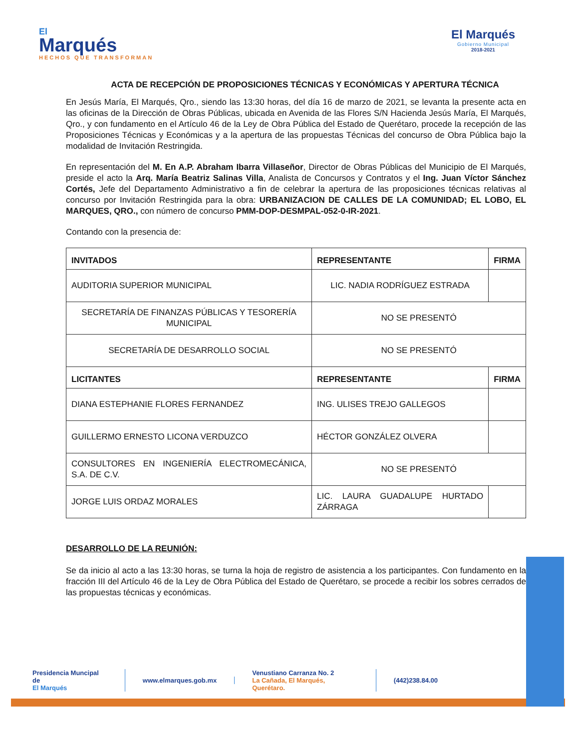El
Marqués
HECHOS QUE TRANSFORMAN
El Marqués
Gobierno Municipal
2018-2021
ACTA DE RECEPCIÓN DE PROPOSICIONES TÉCNICAS Y ECONÓMICAS Y APERTURA TÉCNICA
En Jesús María, El Marqués, Qro., siendo las 13:30 horas, del día 16 de marzo de 2021, se levanta la presente acta en las oficinas de la Dirección de Obras Públicas, ubicada en Avenida de las Flores S/N Hacienda Jesús María, El Marqués, Qro., y con fundamento en el Artículo 46 de la Ley de Obra Pública del Estado de Querétaro, procede la recepción de las Proposiciones Técnicas y Económicas y a la apertura de las propuestas Técnicas del concurso de Obra Pública bajo la modalidad de Invitación Restringida.
En representación del M. En A.P. Abraham Ibarra Villaseñor, Director de Obras Públicas del Municipio de El Marqués, preside el acto la Arq. María Beatriz Salinas Villa, Analista de Concursos y Contratos y el Ing. Juan Víctor Sánchez Cortés, Jefe del Departamento Administrativo a fin de celebrar la apertura de las proposiciones técnicas relativas al concurso por Invitación Restringida para la obra: URBANIZACION DE CALLES DE LA COMUNIDAD; EL LOBO, EL MARQUES, QRO., con número de concurso PMM-DOP-DESMPAL-052-0-IR-2021.
Contando con la presencia de:
| INVITADOS | REPRESENTANTE | FIRMA |
| --- | --- | --- |
| AUDITORIA SUPERIOR MUNICIPAL | LIC. NADIA RODRÍGUEZ ESTRADA | |
| SECRETARÍA DE FINANZAS PÚBLICAS Y TESORERÍA MUNICIPAL | NO SE PRESENTÓ | |
| SECRETARÍA DE DESARROLLO SOCIAL | NO SE PRESENTÓ | |
| LICITANTES | REPRESENTANTE | FIRMA |
| DIANA ESTEPHANIE FLORES FERNANDEZ | ING. ULISES TREJO GALLEGOS | |
| GUILLERMO ERNESTO LICONA VERDUZCO | HÉCTOR GONZÁLEZ OLVERA | |
| CONSULTORES EN INGENIERÍA ELECTROMECÁNICA, S.A. DE C.V. | NO SE PRESENTÓ | |
| JORGE LUIS ORDAZ MORALES | LIC. LAURA GUADALUPE HURTADO ZÁRRAGA | |
DESARROLLO DE LA REUNIÓN:
Se da inicio al acto a las 13:30 horas, se turna la hoja de registro de asistencia a los participantes. Con fundamento en la fracción III del Artículo 46 de la Ley de Obra Pública del Estado de Querétaro, se procede a recibir los sobres cerrados de las propuestas técnicas y económicas.
Presidencia Muncipal de
El Marqués
www.elmarques.gob.mx
Venustiano Carranza No. 2
La Cañada, El Marqués, Querétaro.
(442)238.84.00